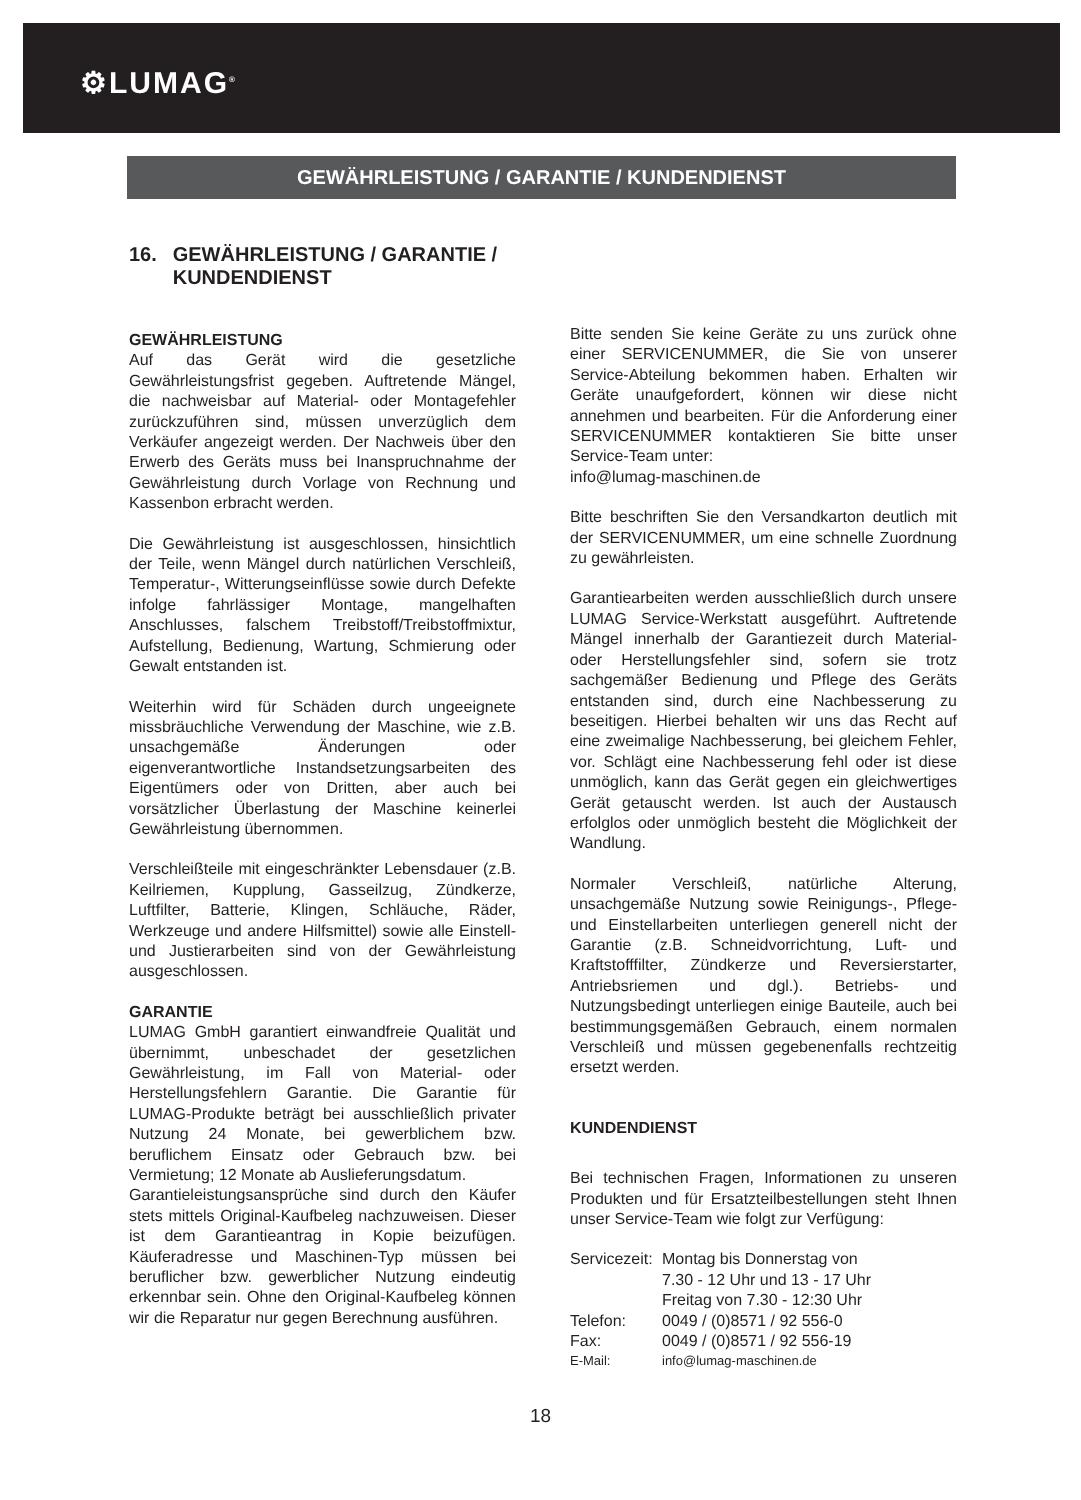⚙LUMAG<sup>®</sup>
GEWÄHRLEISTUNG / GARANTIE / KUNDENDIENST
16. GEWÄHRLEISTUNG / GARANTIE / KUNDENDIENST
GEWÄHRLEISTUNG
Auf das Gerät wird die gesetzliche Gewährleistungsfrist gegeben. Auftretende Mängel, die nachweisbar auf Material- oder Montagefehler zurückzuführen sind, müssen unverzüglich dem Verkäufer angezeigt werden. Der Nachweis über den Erwerb des Geräts muss bei Inanspruchnahme der Gewährleistung durch Vorlage von Rechnung und Kassenbon erbracht werden.
Die Gewährleistung ist ausgeschlossen, hinsichtlich der Teile, wenn Mängel durch natürlichen Verschleiß, Temperatur-, Witterungseinflüsse sowie durch Defekte infolge fahrlässiger Montage, mangelhaften Anschlusses, falschem Treibstoff/Treibstoffmixtur, Aufstellung, Bedienung, Wartung, Schmierung oder Gewalt entstanden ist.
Weiterhin wird für Schäden durch ungeeignete missbräuchliche Verwendung der Maschine, wie z.B. unsachgemäße Änderungen oder eigenverantwortliche Instandsetzungsarbeiten des Eigentümers oder von Dritten, aber auch bei vorsätzlicher Überlastung der Maschine keinerlei Gewährleistung übernommen.
Verschleißteile mit eingeschränkter Lebensdauer (z.B. Keilriemen, Kupplung, Gasseilzug, Zündkerze, Luftfilter, Batterie, Klingen, Schläuche, Räder, Werkzeuge und andere Hilfsmittel) sowie alle Einstell- und Justierarbeiten sind von der Gewährleistung ausgeschlossen.
GARANTIE
LUMAG GmbH garantiert einwandfreie Qualität und übernimmt, unbeschadet der gesetzlichen Gewährleistung, im Fall von Material- oder Herstellungsfehlern Garantie. Die Garantie für LUMAG-Produkte beträgt bei ausschließlich privater Nutzung 24 Monate, bei gewerblichem bzw. beruflichem Einsatz oder Gebrauch bzw. bei Vermietung; 12 Monate ab Auslieferungsdatum.
Garantieleistungsansprüche sind durch den Käufer stets mittels Original-Kaufbeleg nachzuweisen. Dieser ist dem Garantieantrag in Kopie beizufügen. Käuferadresse und Maschinen-Typ müssen bei beruflicher bzw. gewerblicher Nutzung eindeutig erkennbar sein. Ohne den Original-Kaufbeleg können wir die Reparatur nur gegen Berechnung ausführen.
Bitte senden Sie keine Geräte zu uns zurück ohne einer SERVICENUMMER, die Sie von unserer Service-Abteilung bekommen haben. Erhalten wir Geräte unaufgefordert, können wir diese nicht annehmen und bearbeiten. Für die Anforderung einer SERVICENUMMER kontaktieren Sie bitte unser Service-Team unter:
info@lumag-maschinen.de
Bitte beschriften Sie den Versandkarton deutlich mit der SERVICENUMMER, um eine schnelle Zuordnung zu gewährleisten.
Garantiearbeiten werden ausschließlich durch unsere LUMAG Service-Werkstatt ausgeführt. Auftretende Mängel innerhalb der Garantiezeit durch Material- oder Herstellungsfehler sind, sofern sie trotz sachgemäßer Bedienung und Pflege des Geräts entstanden sind, durch eine Nachbesserung zu beseitigen. Hierbei behalten wir uns das Recht auf eine zweimalige Nachbesserung, bei gleichem Fehler, vor. Schlägt eine Nachbesserung fehl oder ist diese unmöglich, kann das Gerät gegen ein gleichwertiges Gerät getauscht werden. Ist auch der Austausch erfolglos oder unmöglich besteht die Möglichkeit der Wandlung.
Normaler Verschleiß, natürliche Alterung, unsachgemäße Nutzung sowie Reinigungs-, Pflege- und Einstellarbeiten unterliegen generell nicht der Garantie (z.B. Schneidvorrichtung, Luft- und Kraftstofffilter, Zündkerze und Reversierstarter, Antriebsriemen und dgl.). Betriebs- und Nutzungsbedingt unterliegen einige Bauteile, auch bei bestimmungsgemäßen Gebrauch, einem normalen Verschleiß und müssen gegebenenfalls rechtzeitig ersetzt werden.
KUNDENDIENST
Bei technischen Fragen, Informationen zu unseren Produkten und für Ersatzteilbestellungen steht Ihnen unser Service-Team wie folgt zur Verfügung:
| Servicezeit: | Montag bis Donnerstag von 7.30 - 12 Uhr und 13 - 17 Uhr Freitag von 7.30 - 12:30 Uhr |
| Telefon: | 0049 / (0)8571 / 92 556-0 |
| Fax: | 0049 / (0)8571 / 92 556-19 |
| E-Mail: | info@lumag-maschinen.de |
18